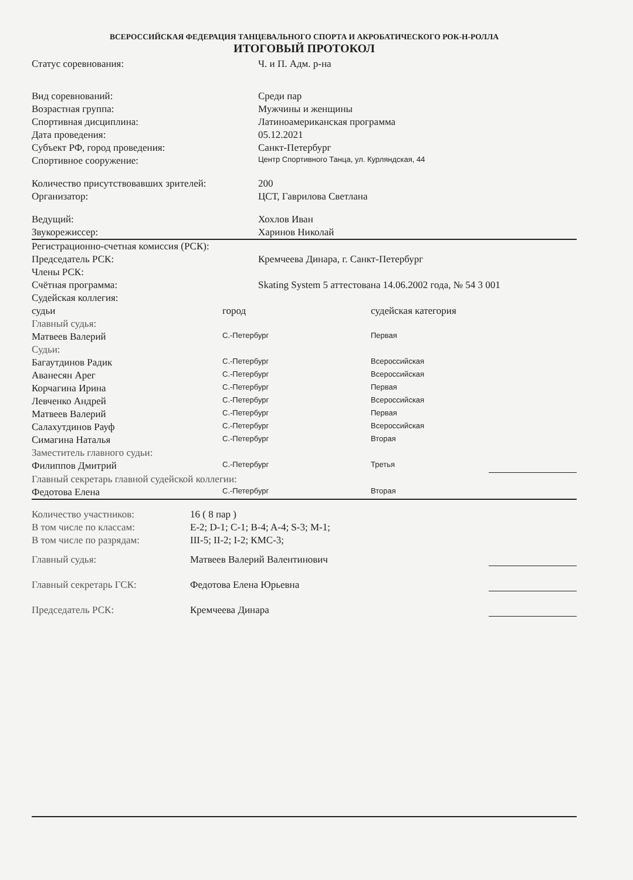ВСЕРОССИЙСКАЯ ФЕДЕРАЦИЯ ТАНЦЕВАЛЬНОГО СПОРТА И АКРОБАТИЧЕСКОГО РОК-Н-РОЛЛА
ИТОГОВЫЙ ПРОТОКОЛ
| Статус соревнования: | Ч. и П. Адм. р-на |
| Вид соревнований: | Среди пар |
| Возрастная группа: | Мужчины и женщины |
| Спортивная дисциплина: | Латиноамериканская программа |
| Дата проведения: | 05.12.2021 |
| Субъект РФ, город проведения: | Санкт-Петербург |
| Спортивное сооружение: | Центр Спортивного Танца, ул. Курляндская, 44 |
| Количество присутствовавших зрителей: | 200 |
| Организатор: | ЦСТ, Гаврилова Светлана |
| Ведущий: | Хохлов Иван |
| Звукорежиссер: | Харинов Николай |
| Регистрационно-счетная комиссия (РСК): | |
| Председатель РСК: | Кремчеева Динара, г. Санкт-Петербург |
| Члены РСК: | |
| Счётная программа: | Skating System 5 аттестована 14.06.2002 года, № 54 3 001 |
| Судейская коллегия: | |
| судьи | город | судейская категория | |
| Главный судья: | | | |
| Матвеев Валерий | С.-Петербург | Первая | |
| Судьи: | | | |
| Багаутдинов Радик | С.-Петербург | Всероссийская | |
| Аванесян Арег | С.-Петербург | Всероссийская | |
| Корчагина Ирина | С.-Петербург | Первая | |
| Левченко Андрей | С.-Петербург | Всероссийская | |
| Матвеев Валерий | С.-Петербург | Первая | |
| Салахутдинов Рауф | С.-Петербург | Всероссийская | |
| Симагина Наталья | С.-Петербург | Вторая | |
| Заместитель главного судьи: | | | |
| Филиппов Дмитрий | С.-Петербург | Третья | |
| Главный секретарь главной судейской коллегии: | | | |
| Федотова Елена | С.-Петербург | Вторая | |
| Количество участников: | 16 ( 8 пар ) | |
| В том числе по классам: | E-2; D-1; C-1; B-4; A-4; S-3; M-1; | |
| В том числе по разрядам: | III-5; II-2; I-2; КМС-3; | |
| Главный судья: | Матвеев Валерий Валентинович | |
| Главный секретарь ГСК: | Федотова Елена Юрьевна | |
| Председатель РСК: | Кремчеева Динара | |